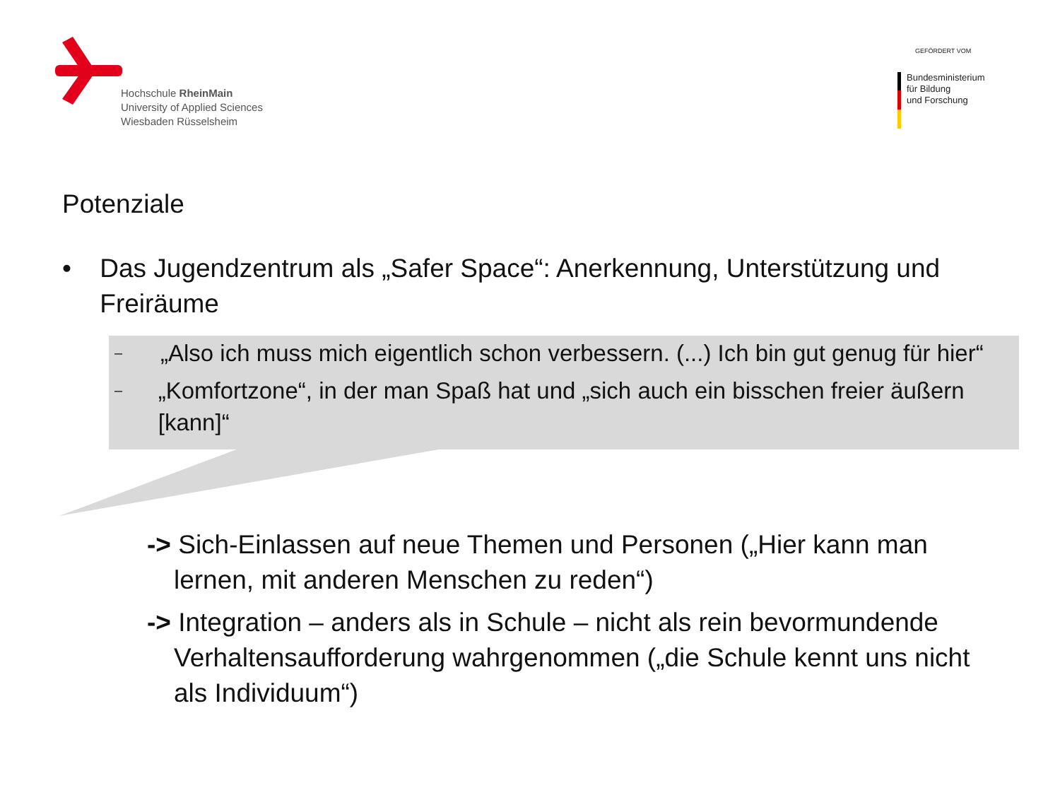Hochschule RheinMain
University of Applied Sciences
Wiesbaden Rüsselsheim
GEFÖRDERT VOM
Bundesministerium
für Bildung
und Forschung
Potenziale
• Das Jugendzentrum als „Safer Space“: Anerkennung, Unterstützung und Freiräume
– „Also ich muss mich eigentlich schon verbessern. (...) Ich bin gut genug für hier“
– „Komfortzone“, in der man Spaß hat und „sich auch ein bisschen freier äußern [kann]“
-> Sich-Einlassen auf neue Themen und Personen („Hier kann man lernen, mit anderen Menschen zu reden“)
-> Integration – anders als in Schule – nicht als rein bevormundende Verhaltensaufforderung wahrgenommen („die Schule kennt uns nicht als Individuum“)